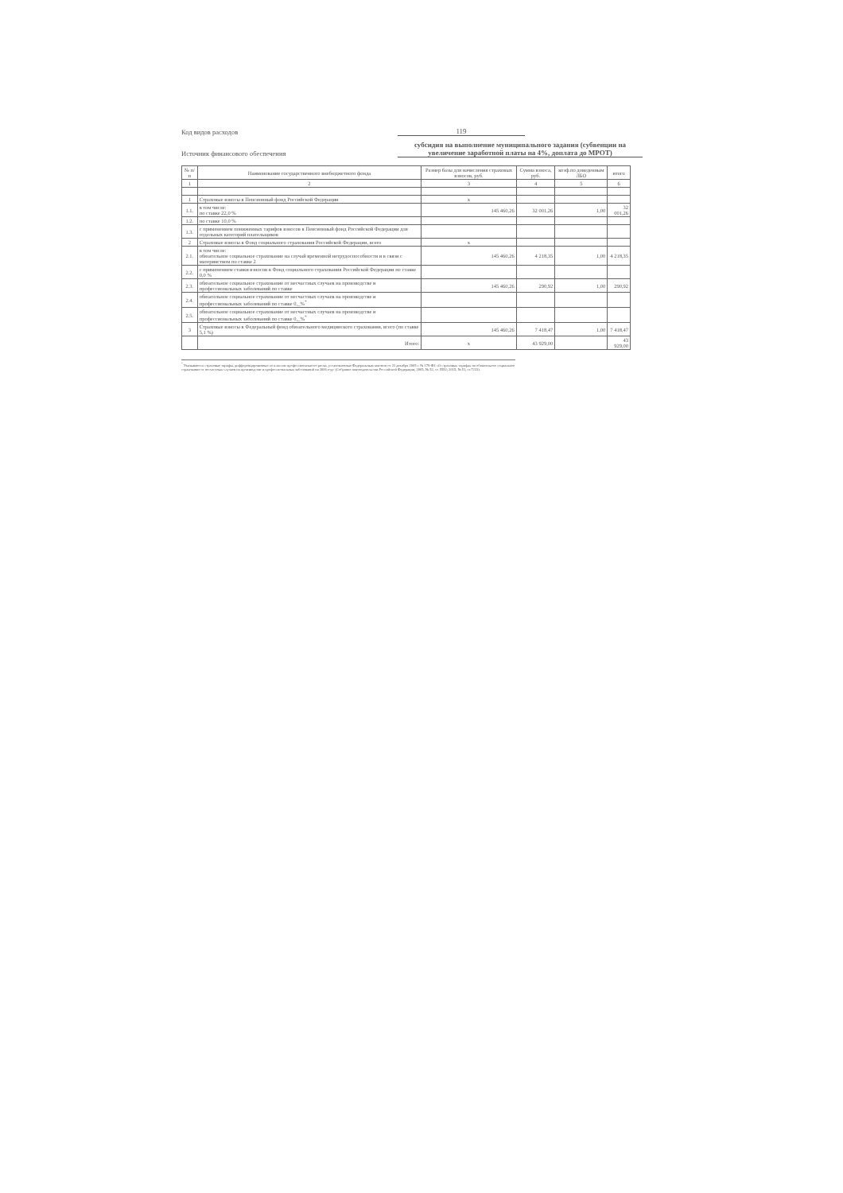Код видов расходов
119
Источник финансового обеспечения
субсидия на выполнение муниципального задания (субвенции на увеличение заработной платы на 4%, доплата до МРОТ)
| № п/п | Наименование государственного внебюджетного фонда | Размер базы для начисления страховых взносов, руб. | Сумма взноса, руб. | коэф.по доведенным ЛБО | итого |
| --- | --- | --- | --- | --- | --- |
| 1 | 2 | 3 | 4 | 5 | 6 |
| 1 | Страховые взносы в Пенсионный фонд Российской Федерации | х | | | |
| 1.1. | в том числе: по ставке 22,0 % | 145 460,26 | 32 001,26 | 1,00 | 32 001,26 |
| 1.2. | по ставке 10,0 % | | | | |
| 1.3. | с применением пониженных тарифов взносов в Пенсионный фонд Российской Федерации для отдельных категорий плательщиков | | | | |
| 2 | Страховые взносы в Фонд социального страхования Российской Федерации, всего | х | | | |
| 2.1. | в том числе: обязательное социальное страхование на случай временной нетрудоспособности и в связи с материнством по ставке 2 | 145 460,26 | 4 218,35 | 1,00 | 4 218,35 |
| 2.2. | с применением ставки взносов в Фонд социального страхования Российской Федерации по ставке 0,0 % | | | | |
| 2.3. | обязательное социальное страхование от несчастных случаев на производстве и профессиональных заболеваний по ставке | 145 460,26 | 290,92 | 1,00 | 290,92 |
| 2.4. | обязательное социальное страхование от несчастных случаев на производстве и профессиональных заболеваний по ставке 0,_%<sup>*</sup> | | | | |
| 2.5. | обязательное социальное страхование от несчастных случаев на производстве и профессиональных заболеваний по ставке 0,_%<sup>*</sup> | | | | |
| 3 | Страховые взносы в Федеральный фонд обязательного медицинского страхования, всего (по ставке 5,1 %) | 145 460,26 | 7 418,47 | 1,00 | 7 418,47 |
| | Итого: | х | 43 929,00 | | 43 929,00 |
<sup>*</sup> Указываются страховые тарифы, дифференцированные по классам профессионального риска, установленные Федеральным законом от 22 декабря 2005 г. № 179-ФЗ «О страховых тарифах на обязательное социальное страхование от несчастных случаев на производстве и профессиональных заболеваний на 2006 год» (Собрание законодательства Российской Федерации, 2005, № 52, ст. 5592; 2015, № 51, ст.7233).